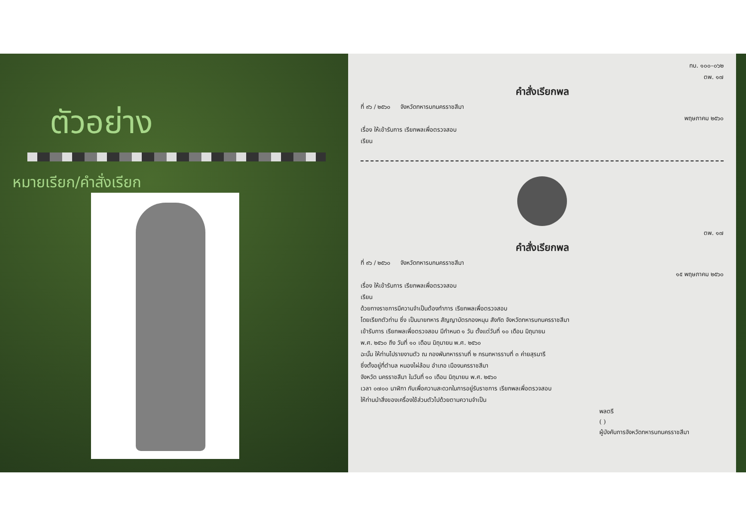ตัวอย่าง
หมายเรียก/คำสั่งเรียก
ทบ. ๑๐๐–๐๖๒
ตพ. ๑๗
คำสั่งเรียกพล
ที่ ๙๖ / ๒๕๖๐ จังหวัดทหารบกนครราชสีมา
พฤษภาคม ๒๕๖๐
เรื่อง ให้เข้ารับการ เรียกพลเพื่อตรวจสอบ
เรียน
ตพ. ๑๗
คำสั่งเรียกพล
ที่ ๙๖ / ๒๕๖๐ จังหวัดทหารบกนครราชสีมา
๑๕ พฤษภาคม ๒๕๖๐
เรื่อง ให้เข้ารับการ เรียกพลเพื่อตรวจสอบ
เรียน
ด้วยทางราชการมีความจำเป็นต้องทำการ เรียกพลเพื่อตรวจสอบ
โดยเรียกตัวท่าน ซึ่ง เป็นนายทหาร สัญญาบัตรกองหนุน สังกัด จังหวัดทหารบกนครราชสีมา
เข้ารับการ เรียกพลเพื่อตรวจสอบ มีกำหนด ๑ วัน ตั้งแต่วันที่ ๑๐ เดือน มิถุนายน
พ.ศ. ๒๕๖๐ ถึง วันที่ ๑๐ เดือน มิถุนายน พ.ศ. ๒๕๖๐
ฉะนั้น ให้ท่านไปรายงานตัว ณ กองพันทหารราบที่ ๒ กรมทหารราบที่ ๓ ค่ายสุรนารี
ซึ่งตั้งอยู่ที่ตำบล หนองไผ่ล้อม อำเภอ เมืองนครราชสีมา
จังหวัด นครราชสีมา ในวันที่ ๑๐ เดือน มิถุนายน พ.ศ. ๒๕๖๐
เวลา ๐๗๐๐ นาฬิกา กับเพื่อความสะดวกในการอยู่รับราชการ เรียกพลเพื่อตรวจสอบ
ให้ท่านนำสิ่งของเครื่องใช้ส่วนตัวไปด้วยตามความจำเป็น
พลตรี
( )
ผู้บังคับการจังหวัดทหารบกนครราชสีมา